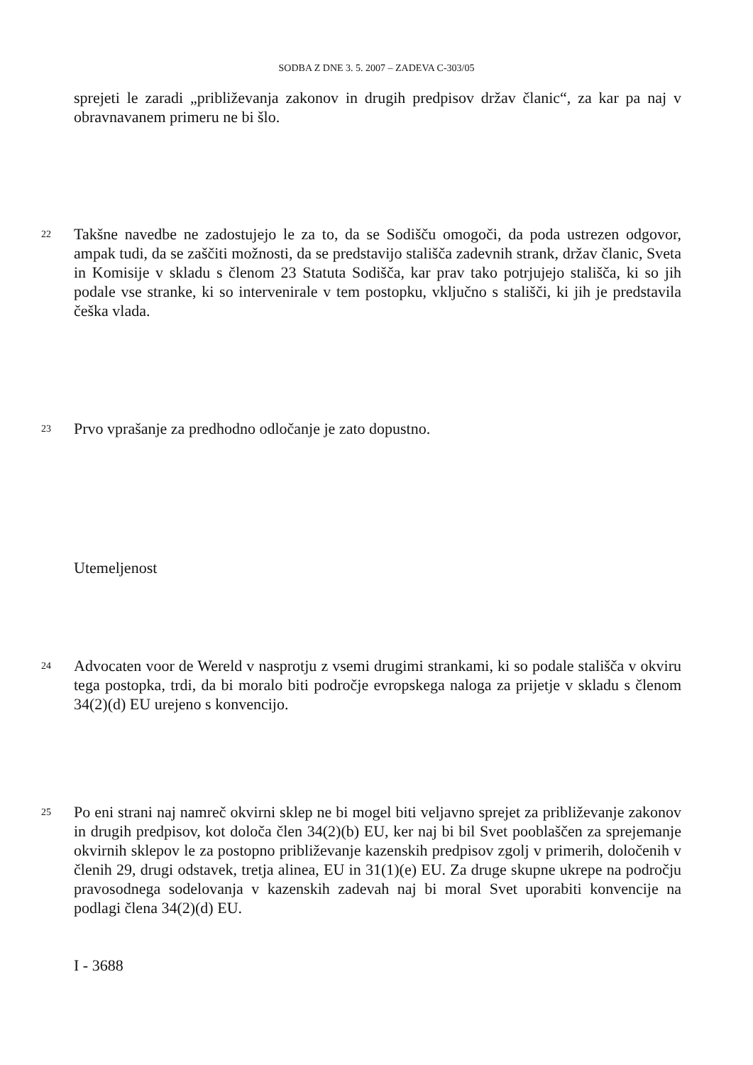SODBA Z DNE 3. 5. 2007 – ZADEVA C-303/05
sprejeti le zaradi „približevanja zakonov in drugih predpisov držav članic“, za kar pa naj v obravnavanem primeru ne bi šlo.
22 Takšne navedbe ne zadostujejo le za to, da se Sodišču omogoči, da poda ustrezen odgovor, ampak tudi, da se zaščiti možnosti, da se predstavijo stališča zadevnih strank, držav članic, Sveta in Komisije v skladu s členom 23 Statuta Sodišča, kar prav tako potrjujejo stališča, ki so jih podale vse stranke, ki so intervenirale v tem postopku, vključno s stališči, ki jih je predstavila češka vlada.
23 Prvo vprašanje za predhodno odločanje je zato dopustno.
Utemeljenost
24 Advocaten voor de Wereld v nasprotju z vsemi drugimi strankami, ki so podale stališča v okviru tega postopka, trdi, da bi moralo biti področje evropskega naloga za prijetje v skladu s členom 34(2)(d) EU urejeno s konvencijo.
25 Po eni strani naj namreč okvirni sklep ne bi mogel biti veljavno sprejet za približevanje zakonov in drugih predpisov, kot določa člen 34(2)(b) EU, ker naj bi bil Svet pooblaščen za sprejemanje okvirnih sklepov le za postopno približevanje kazenskih predpisov zgolj v primerih, določenih v členih 29, drugi odstavek, tretja alinea, EU in 31(1)(e) EU. Za druge skupne ukrepe na področju pravosodnega sodelovanja v kazenskih zadevah naj bi moral Svet uporabiti konvencije na podlagi člena 34(2)(d) EU.
I - 3688